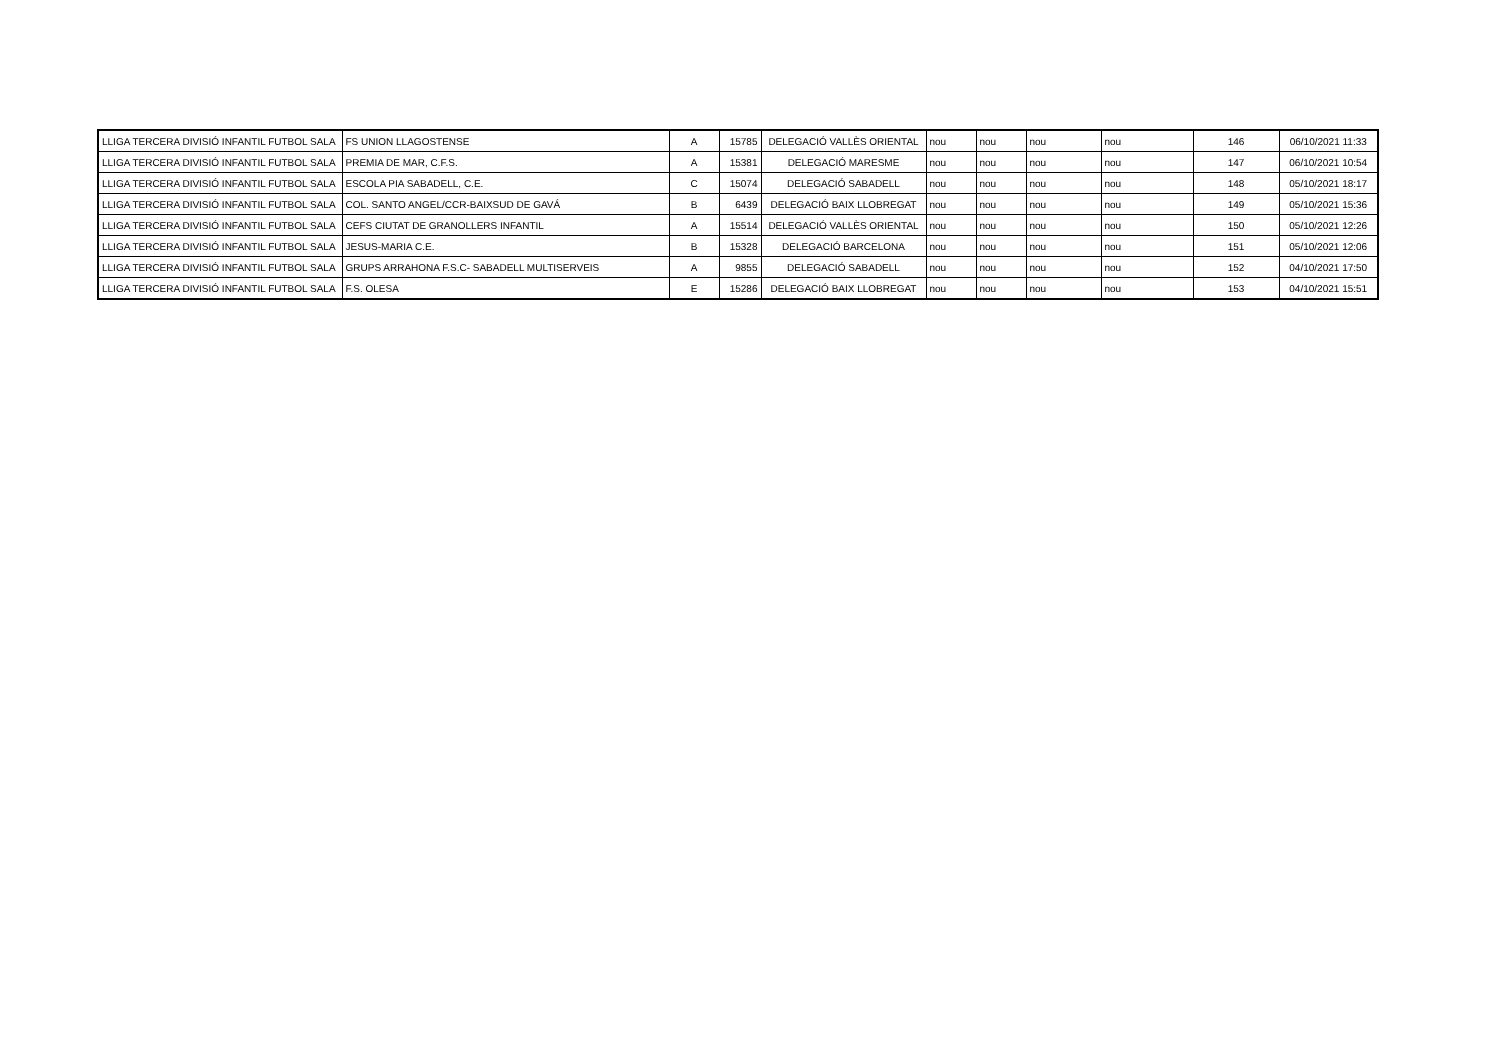| LLIGA TERCERA DIVISIÓ INFANTIL FUTBOL SALA | FS UNION LLAGOSTENSE | A | 15785 | DELEGACIÓ VALLÈS ORIENTAL | nou | nou | nou | nou | 146 | 06/10/2021 11:33 |
| LLIGA TERCERA DIVISIÓ INFANTIL FUTBOL SALA | PREMIA DE MAR, C.F.S. | A | 15381 | DELEGACIÓ MARESME | nou | nou | nou | nou | 147 | 06/10/2021 10:54 |
| LLIGA TERCERA DIVISIÓ INFANTIL FUTBOL SALA | ESCOLA PIA SABADELL, C.E. | C | 15074 | DELEGACIÓ SABADELL | nou | nou | nou | nou | 148 | 05/10/2021 18:17 |
| LLIGA TERCERA DIVISIÓ INFANTIL FUTBOL SALA | COL. SANTO ANGEL/CCR-BAIXSUD DE GAVÁ | B | 6439 | DELEGACIÓ BAIX LLOBREGAT | nou | nou | nou | nou | 149 | 05/10/2021 15:36 |
| LLIGA TERCERA DIVISIÓ INFANTIL FUTBOL SALA | CEFS CIUTAT DE GRANOLLERS INFANTIL | A | 15514 | DELEGACIÓ VALLÈS ORIENTAL | nou | nou | nou | nou | 150 | 05/10/2021 12:26 |
| LLIGA TERCERA DIVISIÓ INFANTIL FUTBOL SALA | JESUS-MARIA C.E. | B | 15328 | DELEGACIÓ BARCELONA | nou | nou | nou | nou | 151 | 05/10/2021 12:06 |
| LLIGA TERCERA DIVISIÓ INFANTIL FUTBOL SALA | GRUPS ARRAHONA F.S.C- SABADELL MULTISERVEIS | A | 9855 | DELEGACIÓ SABADELL | nou | nou | nou | nou | 152 | 04/10/2021 17:50 |
| LLIGA TERCERA DIVISIÓ INFANTIL FUTBOL SALA | F.S. OLESA | E | 15286 | DELEGACIÓ BAIX LLOBREGAT | nou | nou | nou | nou | 153 | 04/10/2021 15:51 |